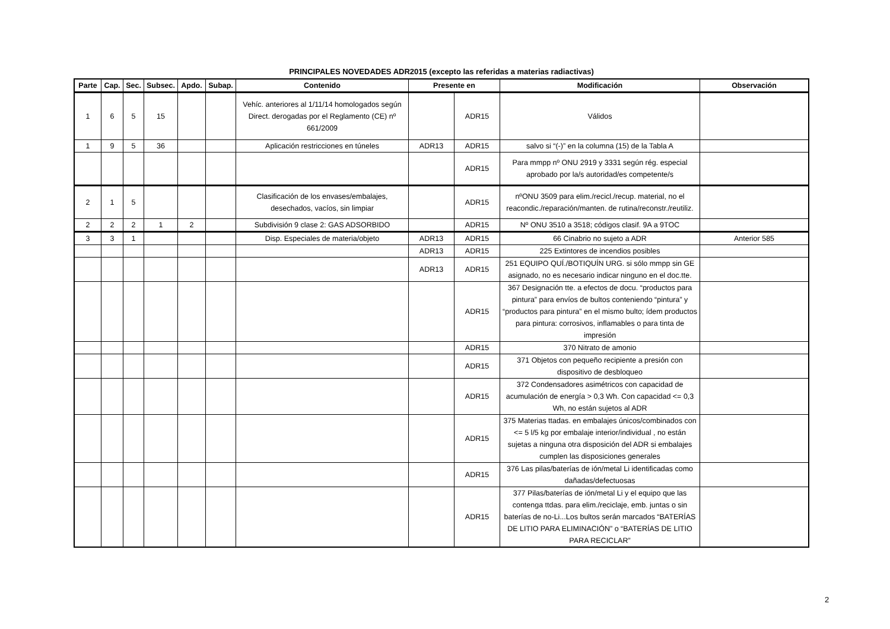PRINCIPALES NOVEDADES ADR2015 (excepto las referidas a materias radiactivas)
| Parte | Cap. | Sec. | Subsec. | Apdo. | Subap. | Contenido | Presente en | | Modificación | Observación |
| --- | --- | --- | --- | --- | --- | --- | --- | --- | --- | --- |
| 1 | 6 | 5 | 15 | | | Vehíc. anteriores al 1/11/14 homologados según Direct. derogadas por el Reglamento (CE) nº 661/2009 | | ADR15 | Válidos | |
| 1 | 9 | 5 | 36 | | | Aplicación restricciones en túneles | ADR13 | ADR15 | salvo si “(-)” en la columna (15) de la Tabla A | |
| | | | | | | | | ADR15 | Para mmpp nº ONU 2919 y 3331 según rég. especial aprobado por la/s autoridad/es competente/s | |
| 2 | 1 | 5 | | | | Clasificación de los envases/embalajes, desechados, vacíos, sin limpiar | | ADR15 | nºONU 3509 para elim./recicl./recup. material, no el reacondic./reparación/manten. de rutina/reconstr./reutiliz. | |
| 2 | 2 | 2 | 1 | 2 | | Subdivisión 9 clase 2: GAS ADSORBIDO | | ADR15 | Nº ONU 3510 a 3518; códigos clasif. 9A a 9TOC | |
| 3 | 3 | 1 | | | | Disp. Especiales de materia/objeto | ADR13 | ADR15 | 66 Cinabrio no sujeto a ADR | Anterior 585 |
| | | | | | | | ADR13 | ADR15 | 225 Extintores de incendios posibles | |
| | | | | | | | ADR13 | ADR15 | 251 EQUIPO QUÍ./BOTIQUÍN URG. si sólo mmpp sin GE asignado, no es necesario indicar ninguno en el doc.tte. | |
| | | | | | | | | ADR15 | 367 Designación tte. a efectos de docu. “productos para pintura” para envíos de bultos conteniendo “pintura” y “productos para pintura” en el mismo bulto; ídem productos para pintura: corrosivos, inflamables o para tinta de impresión | |
| | | | | | | | | ADR15 | 370 Nitrato de amonio | |
| | | | | | | | | ADR15 | 371 Objetos con pequeño recipiente a presión con dispositivo de desbloqueo | |
| | | | | | | | | ADR15 | 372 Condensadores asimétricos con capacidad de acumulación de energía > 0,3 Wh. Con capacidad <= 0,3 Wh, no están sujetos al ADR | |
| | | | | | | | | ADR15 | 375 Materias ttadas. en embalajes únicos/combinados con <= 5 l/5 kg por embalaje interior/individual , no están sujetas a ninguna otra disposición del ADR si embalajes cumplen las disposiciones generales | |
| | | | | | | | | ADR15 | 376 Las pilas/baterías de ión/metal Li identificadas como dañadas/defectuosas | |
| | | | | | | | | ADR15 | 377 Pilas/baterías de ión/metal Li y el equipo que las contenga ttdas. para elim./reciclaje, emb. juntas o sin baterías de no-Li...Los bultos serán marcados “BATERÍAS DE LITIO PARA ELIMINACIÓN” o “BATERÍAS DE LITIO PARA RECICLAR” | |
2